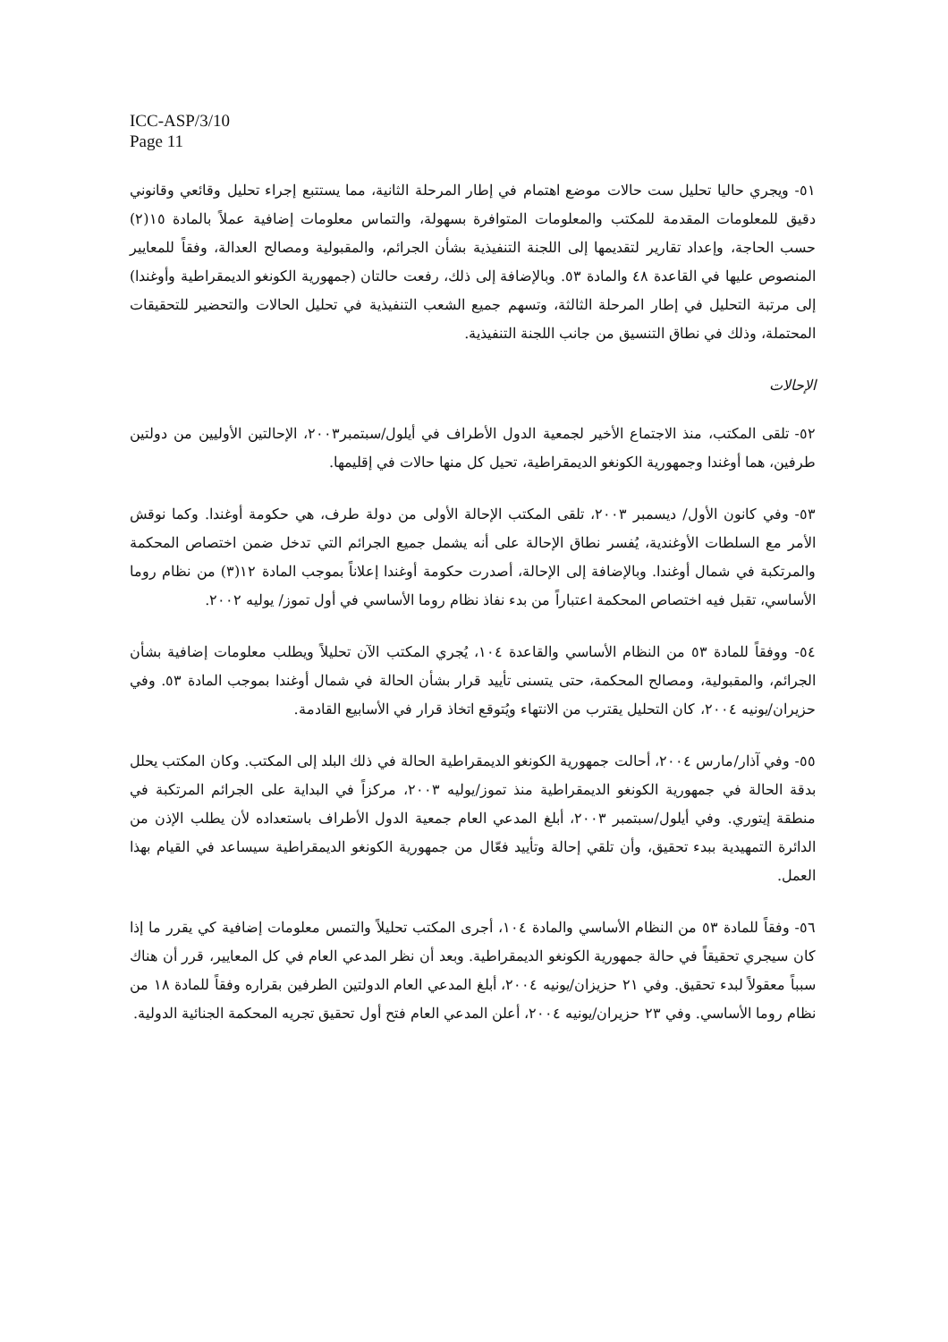ICC-ASP/3/10
Page 11
٥١- ويجري حاليا تحليل ست حالات موضع اهتمام في إطار المرحلة الثانية، مما يستتبع إجراء تحليل وقائعي وقانوني دقيق للمعلومات المقدمة للمكتب والمعلومات المتوافرة بسهولة، والتماس معلومات إضافية عملاً بالمادة ١٥(٢) حسب الحاجة، وإعداد تقارير لتقديمها إلى اللجنة التنفيذية بشأن الجرائم، والمقبولية ومصالح العدالة، وفقاً للمعايير المنصوص عليها في القاعدة ٤٨ والمادة ٥٣. وبالإضافة إلى ذلك، رفعت حالتان (جمهورية الكونغو الديمقراطية وأوغندا) إلى مرتبة التحليل في إطار المرحلة الثالثة، وتسهم جميع الشعب التنفيذية في تحليل الحالات والتحضير للتحقيقات المحتملة، وذلك في نطاق التنسيق من جانب اللجنة التنفيذية.
الإحالات
٥٢- تلقى المكتب، منذ الاجتماع الأخير لجمعية الدول الأطراف في أيلول/سبتمبر٢٠٠٣، الإحالتين الأوليين من دولتين طرفين، هما أوغندا وجمهورية الكونغو الديمقراطية، تحيل كل منها حالات في إقليمها.
٥٣- وفي كانون الأول/ ديسمبر ٢٠٠٣، تلقى المكتب الإحالة الأولى من دولة طرف، هي حكومة أوغندا. وكما نوقش الأمر مع السلطات الأوغندية، يُفسر نطاق الإحالة على أنه يشمل جميع الجرائم التي تدخل ضمن اختصاص المحكمة والمرتكبة في شمال أوغندا. وبالإضافة إلى الإحالة، أصدرت حكومة أوغندا إعلاناً بموجب المادة ١٢(٣) من نظام روما الأساسي، تقبل فيه اختصاص المحكمة اعتباراً من بدء نفاذ نظام روما الأساسي في أول تموز/ يوليه ٢٠٠٢.
٥٤- ووفقاً للمادة ٥٣ من النظام الأساسي والقاعدة ١٠٤، يُجري المكتب الآن تحليلاً ويطلب معلومات إضافية بشأن الجرائم، والمقبولية، ومصالح المحكمة، حتى يتسنى تأييد قرار بشأن الحالة في شمال أوغندا بموجب المادة ٥٣. وفي حزيران/يونيه ٢٠٠٤، كان التحليل يقترب من الانتهاء ويُتوقع اتخاذ قرار في الأسابيع القادمة.
٥٥- وفي آذار/مارس ٢٠٠٤، أحالت جمهورية الكونغو الديمقراطية الحالة في ذلك البلد إلى المكتب. وكان المكتب يحلل بدقة الحالة في جمهورية الكونغو الديمقراطية منذ تموز/يوليه ٢٠٠٣، مركزاً في البداية على الجرائم المرتكبة في منطقة إيتوري. وفي أيلول/سبتمبر ٢٠٠٣، أبلغ المدعي العام جمعية الدول الأطراف باستعداده لأن يطلب الإذن من الدائرة التمهيدية ببدء تحقيق، وأن تلقي إحالة وتأييد فعّال من جمهورية الكونغو الديمقراطية سيساعد في القيام بهذا العمل.
٥٦- وفقاً للمادة ٥٣ من النظام الأساسي والمادة ١٠٤، أجرى المكتب تحليلاً والتمس معلومات إضافية كي يقرر ما إذا كان سيجري تحقيقاً في حالة جمهورية الكونغو الديمقراطية. وبعد أن نظر المدعي العام في كل المعايير، قرر أن هناك سبباً معقولاً لبدء تحقيق. وفي ٢١ حزيزان/يونيه ٢٠٠٤، أبلغ المدعي العام الدولتين الطرفين بقراره وفقاً للمادة ١٨ من نظام روما الأساسي. وفي ٢٣ حزيران/يونيه ٢٠٠٤، أعلن المدعي العام فتح أول تحقيق تجريه المحكمة الجنائية الدولية.